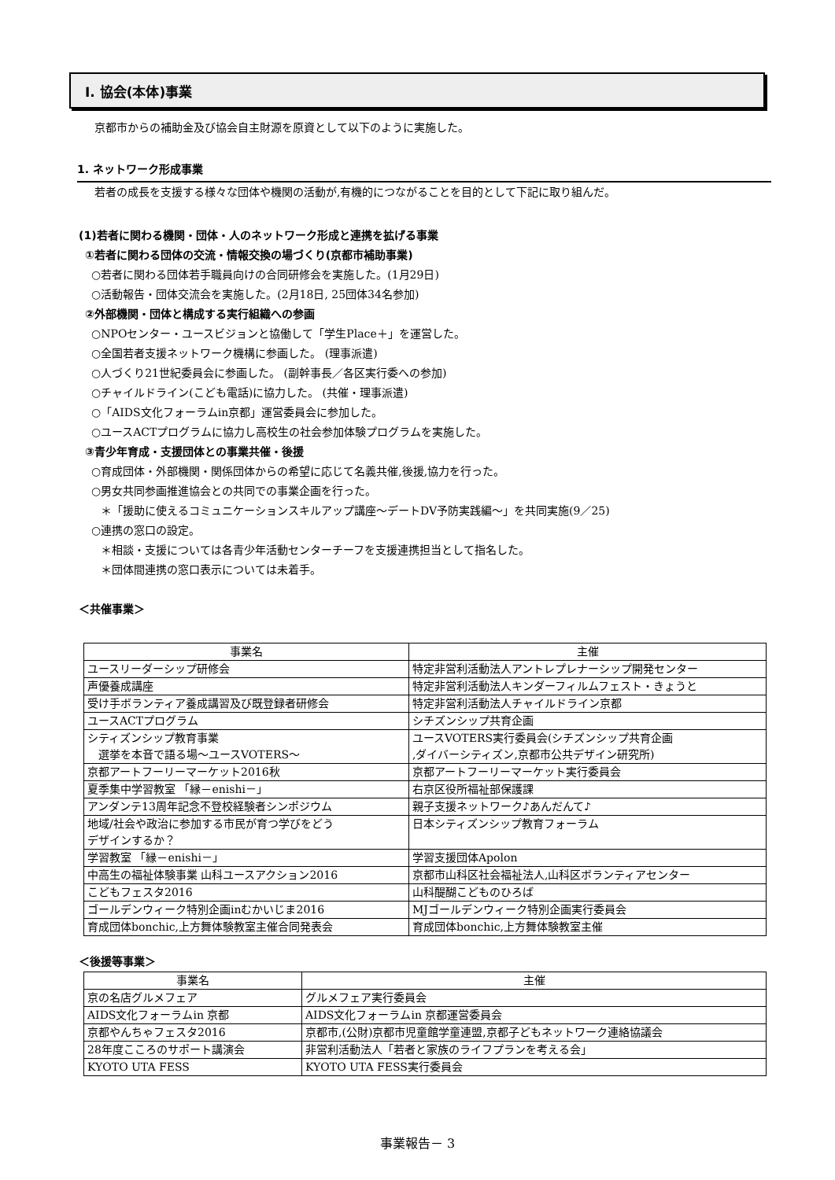Ⅰ. 協会(本体)事業
京都市からの補助金及び協会自主財源を原資として以下のように実施した。
1. ネットワーク形成事業
若者の成長を支援する様々な団体や機関の活動が,有機的につながることを目的として下記に取り組んだ。
(1)若者に関わる機関・団体・人のネットワーク形成と連携を拡げる事業
①若者に関わる団体の交流・情報交換の場づくり(京都市補助事業)
○若者に関わる団体若手職員向けの合同研修会を実施した。(1月29日)
○活動報告・団体交流会を実施した。(2月18日, 25団体34名参加)
②外部機関・団体と構成する実行組織への参画
○NPOセンター・ユースビジョンと協働して「学生Place＋」を運営した。
○全国若者支援ネットワーク機構に参画した。 (理事派遣)
○人づくり21世紀委員会に参画した。 (副幹事長／各区実行委への参加)
○チャイルドライン(こども電話)に協力した。 (共催・理事派遣)
○「AIDS文化フォーラムin京都」運営委員会に参加した。
○ユースACTプログラムに協力し高校生の社会参加体験プログラムを実施した。
③青少年育成・支援団体との事業共催・後援
○育成団体・外部機関・関係団体からの希望に応じて名義共催,後援,協力を行った。
○男女共同参画推進協会との共同での事業企画を行った。
＊「援助に使えるコミュニケーションスキルアップ講座～デートDV予防実践編～」を共同実施(9／25)
○連携の窓口の設定。
＊相談・支援については各青少年活動センターチーフを支援連携担当として指名した。
＊団体間連携の窓口表示については未着手。
＜共催事業＞
| 事業名 | 主催 |
| --- | --- |
| ユースリーダーシップ研修会 | 特定非営利活動法人アントレプレナーシップ開発センター |
| 声優養成講座 | 特定非営利活動法人キンダーフィルムフェスト・きょうと |
| 受け手ボランティア養成講習及び既登録者研修会 | 特定非営利活動法人チャイルドライン京都 |
| ユースACTプログラム | シチズンシップ共育企画 |
| シティズンシップ教育事業 選挙を本音で語る場～ユースVOTERS～ | ユースVOTERS実行委員会(シチズンシップ共育企画 ,ダイバーシティズン,京都市公共デザイン研究所) |
| 京都アートフーリーマーケット2016秋 | 京都アートフーリーマーケット実行委員会 |
| 夏季集中学習教室 「縁－enishi－」 | 右京区役所福祉部保護課 |
| アンダンテ13周年記念不登校経験者シンポジウム | 親子支援ネットワーク♪あんだんて♪ |
| 地域/社会や政治に参加する市民が育つ学びをどう デザインするか？ | 日本シティズンシップ教育フォーラム |
| 学習教室 「縁－enishi－」 | 学習支援団体Apolon |
| 中高生の福祉体験事業 山科ユースアクション2016 | 京都市山科区社会福祉法人,山科区ボランティアセンター |
| こどもフェスタ2016 | 山科醍醐こどものひろば |
| ゴールデンウィーク特別企画inむかいじま2016 | MJゴールデンウィーク特別企画実行委員会 |
| 育成団体bonchic,上方舞体験教室主催合同発表会 | 育成団体bonchic,上方舞体験教室主催 |
＜後援等事業＞
| 事業名 | 主催 |
| --- | --- |
| 京の名店グルメフェア | グルメフェア実行委員会 |
| AIDS文化フォーラムin 京都 | AIDS文化フォーラムin 京都運営委員会 |
| 京都やんちゃフェスタ2016 | 京都市,(公財)京都市児童館学童連盟,京都子どもネットワーク連絡協議会 |
| 28年度こころのサポート講演会 | 非営利活動法人「若者と家族のライフプランを考える会」 |
| KYOTO UTA FESS | KYOTO UTA FESS実行委員会 |
事業報告－ 3